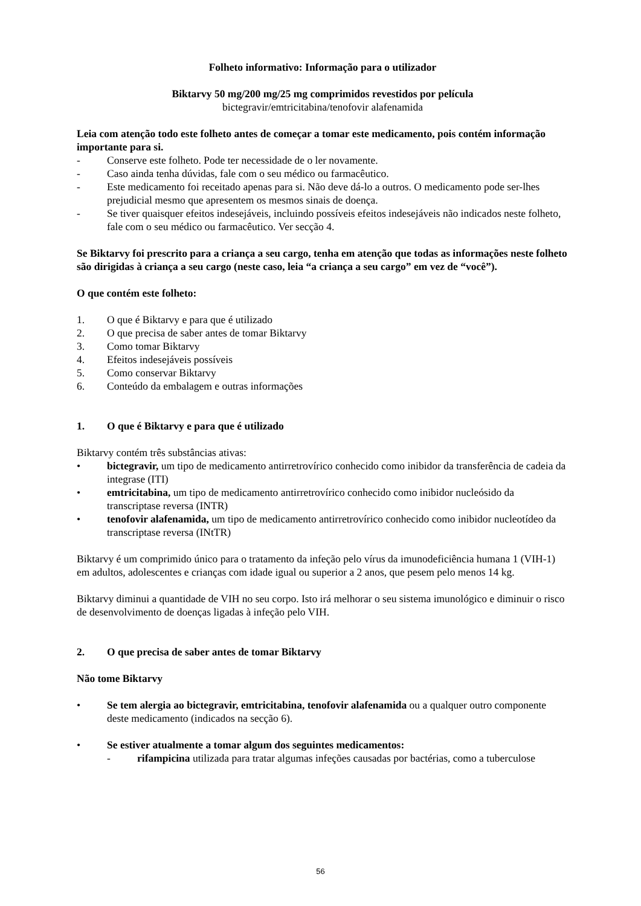Folheto informativo: Informação para o utilizador
Biktarvy 50 mg/200 mg/25 mg comprimidos revestidos por película
bictegravir/emtricitabina/tenofovir alafenamida
Leia com atenção todo este folheto antes de começar a tomar este medicamento, pois contém informação importante para si.
- Conserve este folheto. Pode ter necessidade de o ler novamente.
- Caso ainda tenha dúvidas, fale com o seu médico ou farmacêutico.
- Este medicamento foi receitado apenas para si. Não deve dá-lo a outros. O medicamento pode ser-lhes prejudicial mesmo que apresentem os mesmos sinais de doença.
- Se tiver quaisquer efeitos indesejáveis, incluindo possíveis efeitos indesejáveis não indicados neste folheto, fale com o seu médico ou farmacêutico. Ver secção 4.
Se Biktarvy foi prescrito para a criança a seu cargo, tenha em atenção que todas as informações neste folheto são dirigidas à criança a seu cargo (neste caso, leia “a criança a seu cargo” em vez de “você”).
O que contém este folheto:
1. O que é Biktarvy e para que é utilizado
2. O que precisa de saber antes de tomar Biktarvy
3. Como tomar Biktarvy
4. Efeitos indesejáveis possíveis
5. Como conservar Biktarvy
6. Conteúdo da embalagem e outras informações
1. O que é Biktarvy e para que é utilizado
Biktarvy contém três substâncias ativas:
• bictegravir, um tipo de medicamento antirretrovírico conhecido como inibidor da transferência de cadeia da integrase (ITI)
• emtricitabina, um tipo de medicamento antirretrovírico conhecido como inibidor nucleósido da transcriptase reversa (INTR)
• tenofovir alafenamida, um tipo de medicamento antirretrovírico conhecido como inibidor nucleotídeo da transcriptase reversa (INtTR)
Biktarvy é um comprimido único para o tratamento da infeção pelo vírus da imunodeficiência humana 1 (VIH-1) em adultos, adolescentes e crianças com idade igual ou superior a 2 anos, que pesem pelo menos 14 kg.
Biktarvy diminui a quantidade de VIH no seu corpo. Isto irá melhorar o seu sistema imunológico e diminuir o risco de desenvolvimento de doenças ligadas à infeção pelo VIH.
2. O que precisa de saber antes de tomar Biktarvy
Não tome Biktarvy
• Se tem alergia ao bictegravir, emtricitabina, tenofovir alafenamida ou a qualquer outro componente deste medicamento (indicados na secção 6).
• Se estiver atualmente a tomar algum dos seguintes medicamentos:
- rifampicina utilizada para tratar algumas infeções causadas por bactérias, como a tuberculose
56